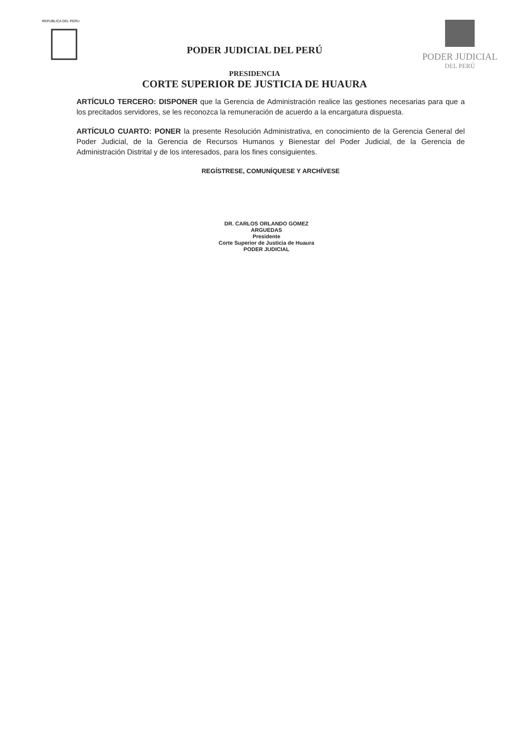REPUBLICA DEL PERU
PODER JUDICIAL DEL PERÚ
PRESIDENCIA
CORTE SUPERIOR DE JUSTICIA DE HUAURA
PODER JUDICIAL
DEL PERÚ
ARTÍCULO TERCERO: DISPONER que la Gerencia de Administración realice las gestiones necesarias para que a los precitados servidores, se les reconozca la remuneración de acuerdo a la encargatura dispuesta.
ARTÍCULO CUARTO: PONER la presente Resolución Administrativa, en conocimiento de la Gerencia General del Poder Judicial, de la Gerencia de Recursos Humanos y Bienestar del Poder Judicial, de la Gerencia de Administración Distrital y de los interesados, para los fines consiguientes.
REGÍSTRESE, COMUNÍQUESE Y ARCHÍVESE
DR. CARLOS ORLANDO GOMEZ ARGUEDAS
Presidente
Corte Superior de Justicia de Huaura
PODER JUDICIAL